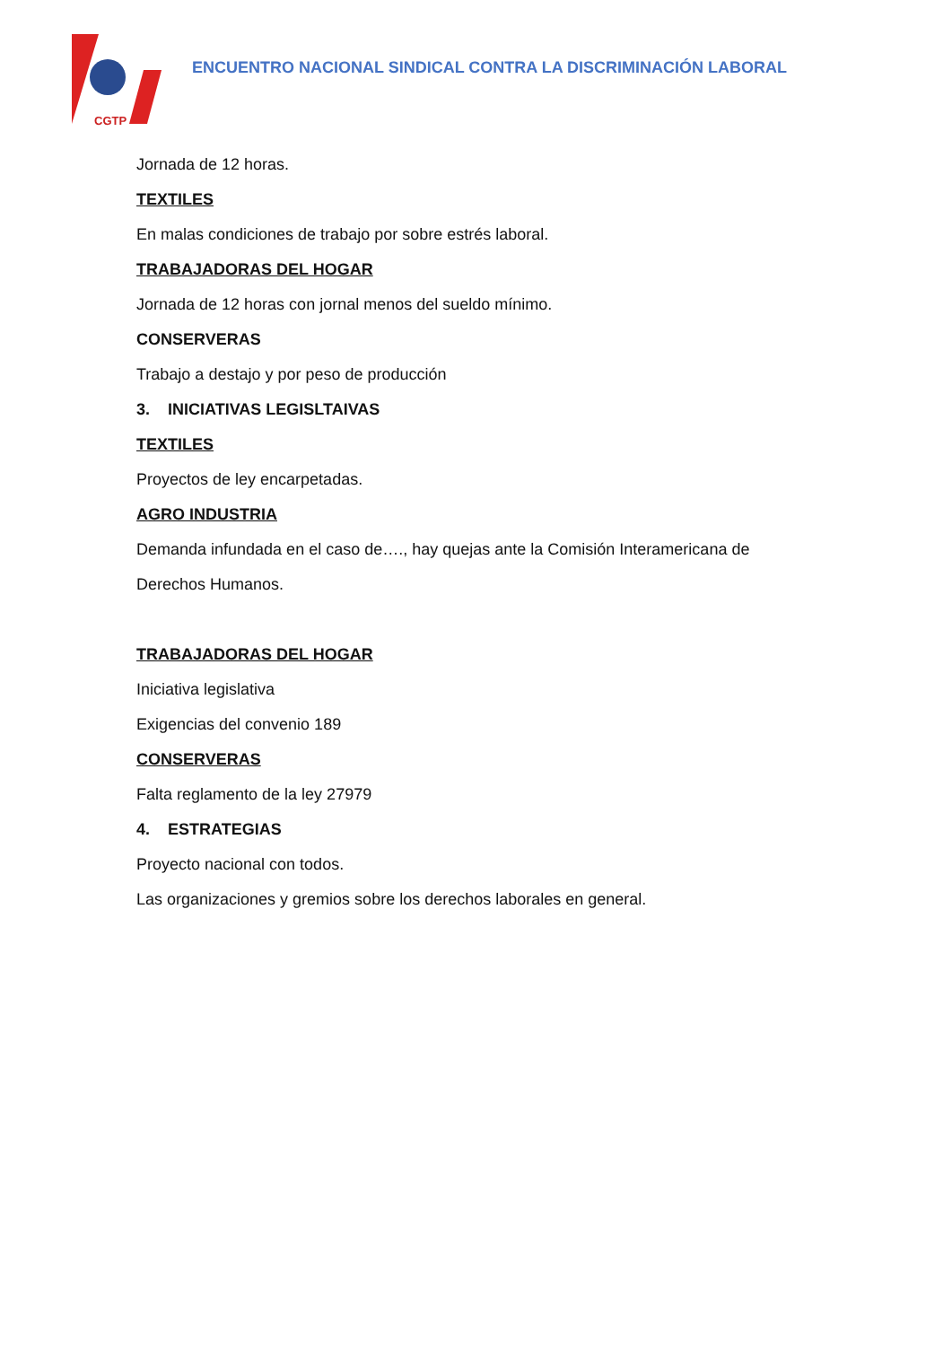CGTP
ENCUENTRO NACIONAL SINDICAL CONTRA LA DISCRIMINACIÓN LABORAL
Jornada de 12 horas.
TEXTILES
En malas condiciones de trabajo por sobre estrés laboral.
TRABAJADORAS DEL HOGAR
Jornada de 12 horas con jornal menos del sueldo mínimo.
CONSERVERAS
Trabajo a destajo y por peso de producción
3. INICIATIVAS LEGISLTAIVAS
TEXTILES
Proyectos de ley encarpetadas.
AGRO INDUSTRIA
Demanda infundada en el caso de…., hay quejas ante la Comisión Interamericana de
Derechos Humanos.
TRABAJADORAS DEL HOGAR
Iniciativa legislativa
Exigencias del convenio 189
CONSERVERAS
Falta reglamento de la ley 27979
4. ESTRATEGIAS
Proyecto nacional con todos.
Las organizaciones y gremios sobre los derechos laborales en general.